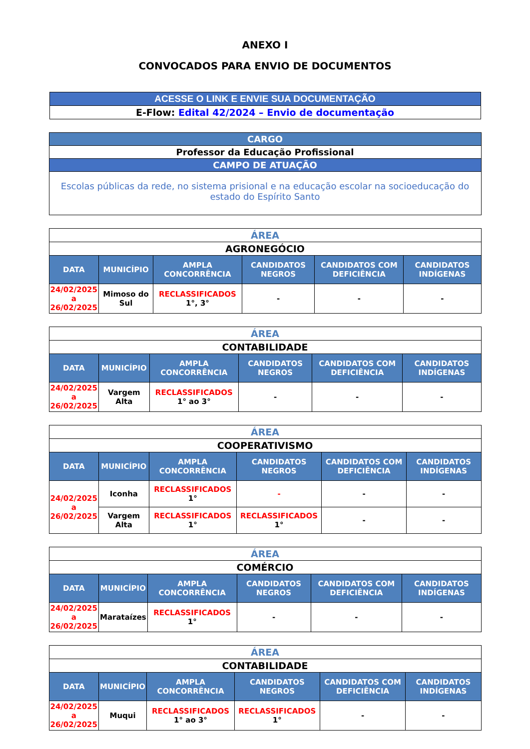ANEXO I
CONVOCADOS PARA ENVIO DE DOCUMENTOS
| ACESSE O LINK E ENVIE SUA DOCUMENTAÇÃO |
| E-Flow: Edital 42/2024 – Envio de documentação |
| CARGO |
| Professor da Educação Profissional |
| CAMPO DE ATUAÇÃO |
| Escolas públicas da rede, no sistema prisional e na educação escolar na socioeducação do estado do Espírito Santo |
| ÁREA | | | | | |
| AGRONEGÓCIO | | | | | |
| DATA | MUNICÍPIO | AMPLA CONCORRÊNCIA | CANDIDATOS NEGROS | CANDIDATOS COM DEFICIÊNCIA | CANDIDATOS INDÍGENAS |
| 24/02/2025 a 26/02/2025 | Mimoso do Sul | RECLASSIFICADOS 1°, 3° | - | - | - |
| ÁREA | | | | | |
| CONTABILIDADE | | | | | |
| DATA | MUNICÍPIO | AMPLA CONCORRÊNCIA | CANDIDATOS NEGROS | CANDIDATOS COM DEFICIÊNCIA | CANDIDATOS INDÍGENAS |
| 24/02/2025 a 26/02/2025 | Vargem Alta | RECLASSIFICADOS 1° ao 3° | - | - | - |
| ÁREA | | | | | |
| COOPERATIVISMO | | | | | |
| DATA | MUNICÍPIO | AMPLA CONCORRÊNCIA | CANDIDATOS NEGROS | CANDIDATOS COM DEFICIÊNCIA | CANDIDATOS INDÍGENAS |
| 24/02/2025 a 26/02/2025 | Iconha | RECLASSIFICADOS 1° | - | - | - |
| | Vargem Alta | RECLASSIFICADOS 1° | RECLASSIFICADOS 1° | - | - |
| ÁREA | | | | | |
| COMÉRCIO | | | | | |
| DATA | MUNICÍPIO | AMPLA CONCORRÊNCIA | CANDIDATOS NEGROS | CANDIDATOS COM DEFICIÊNCIA | CANDIDATOS INDÍGENAS |
| 24/02/2025 a 26/02/2025 | Marataízes | RECLASSIFICADOS 1° | - | - | - |
| ÁREA | | | | | |
| CONTABILIDADE | | | | | |
| DATA | MUNICÍPIO | AMPLA CONCORRÊNCIA | CANDIDATOS NEGROS | CANDIDATOS COM DEFICIÊNCIA | CANDIDATOS INDÍGENAS |
| 24/02/2025 a 26/02/2025 | Muqui | RECLASSIFICADOS 1° ao 3° | RECLASSIFICADOS 1° | - | - |